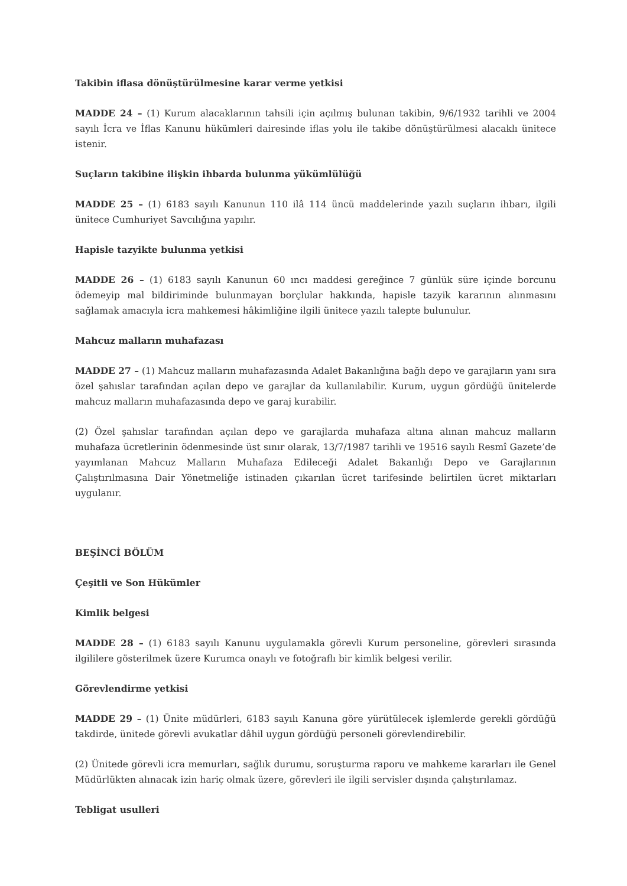Takibin iflasa dönüştürülmesine karar verme yetkisi
MADDE 24 – (1) Kurum alacaklarının tahsili için açılmış bulunan takibin, 9/6/1932 tarihli ve 2004 sayılı İcra ve İflas Kanunu hükümleri dairesinde iflas yolu ile takibe dönüştürülmesi alacaklı ünitece istenir.
Suçların takibine ilişkin ihbarda bulunma yükümlülüğü
MADDE 25 – (1) 6183 sayılı Kanunun 110 ilâ 114 üncü maddelerinde yazılı suçların ihbarı, ilgili ünitece Cumhuriyet Savcılığına yapılır.
Hapisle tazyikte bulunma yetkisi
MADDE 26 – (1) 6183 sayılı Kanunun 60 ıncı maddesi gereğince 7 günlük süre içinde borcunu ödemeyip mal bildiriminde bulunmayan borçlular hakkında, hapisle tazyik kararının alınmasını sağlamak amacıyla icra mahkemesi hâkimliğine ilgili ünitece yazılı talepte bulunulur.
Mahcuz malların muhafazası
MADDE 27 – (1) Mahcuz malların muhafazasında Adalet Bakanlığına bağlı depo ve garajların yanı sıra özel şahıslar tarafından açılan depo ve garajlar da kullanılabilir. Kurum, uygun gördüğü ünitelerde mahcuz malların muhafazasında depo ve garaj kurabilir.
(2) Özel şahıslar tarafından açılan depo ve garajlarda muhafaza altına alınan mahcuz malların muhafaza ücretlerinin ödenmesinde üst sınır olarak, 13/7/1987 tarihli ve 19516 sayılı Resmî Gazete’de yayımlanan Mahcuz Malların Muhafaza Edileceği Adalet Bakanlığı Depo ve Garajlarının Çalıştırılmasına Dair Yönetmeliğe istinaden çıkarılan ücret tarifesinde belirtilen ücret miktarları uygulanır.
BEŞİNCİ BÖLÜM
Çeşitli ve Son Hükümler
Kimlik belgesi
MADDE 28 – (1) 6183 sayılı Kanunu uygulamakla görevli Kurum personeline, görevleri sırasında ilgililere gösterilmek üzere Kurumca onaylı ve fotoğraflı bir kimlik belgesi verilir.
Görevlendirme yetkisi
MADDE 29 – (1) Ünite müdürleri, 6183 sayılı Kanuna göre yürütülecek işlemlerde gerekli gördüğü takdirde, ünitede görevli avukatlar dâhil uygun gördüğü personeli görevlendirebilir.
(2) Ünitede görevli icra memurları, sağlık durumu, soruşturma raporu ve mahkeme kararları ile Genel Müdürlükten alınacak izin hariç olmak üzere, görevleri ile ilgili servisler dışında çalıştırılamaz.
Tebligat usulleri